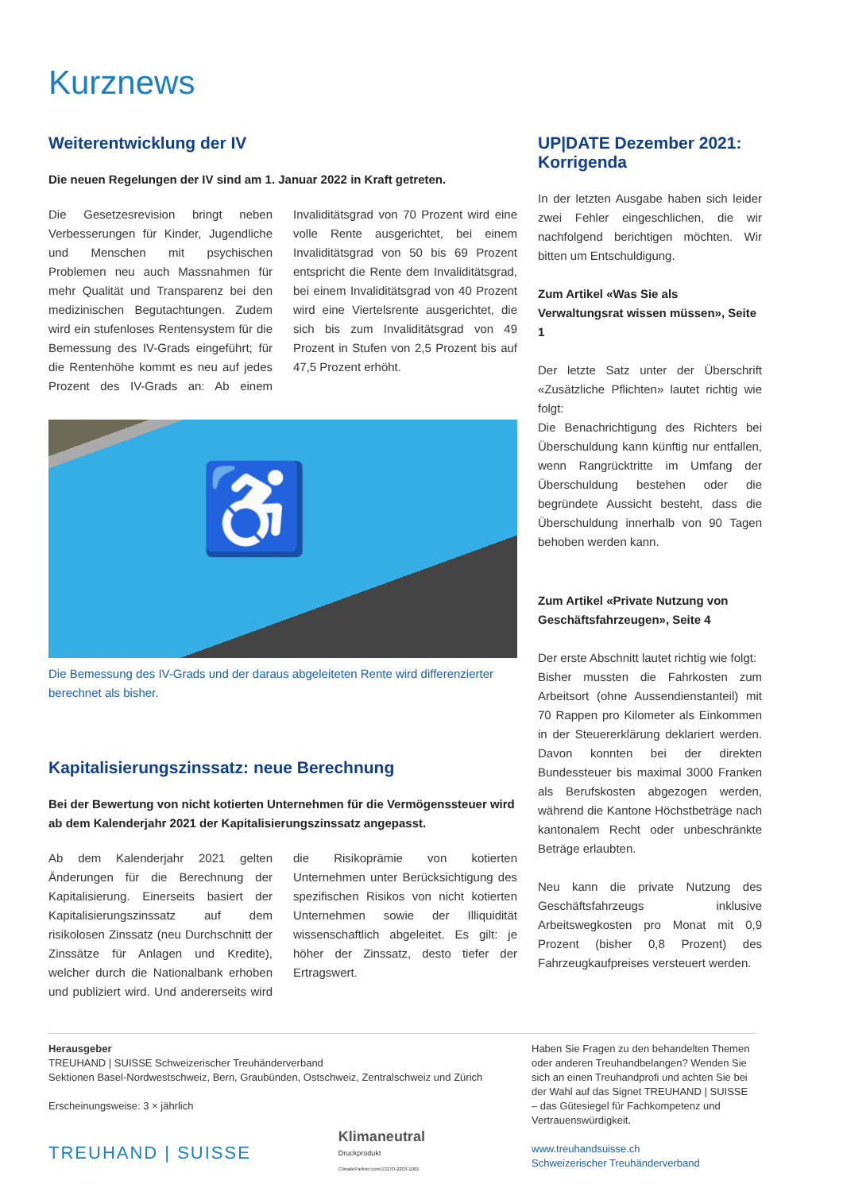Kurznews
Weiterentwicklung der IV
Die neuen Regelungen der IV sind am 1. Januar 2022 in Kraft getreten.
Die Gesetzesrevision bringt neben Verbesserungen für Kinder, Jugendliche und Menschen mit psychischen Problemen neu auch Massnahmen für mehr Qualität und Transparenz bei den medizinischen Begutachtungen. Zudem wird ein stufenloses Rentensystem für die Bemessung des IV-Grads eingeführt; für die Rentenhöhe kommt es neu auf jedes Prozent des IV-Grads an: Ab einem Invaliditätsgrad von 70 Prozent wird eine volle Rente ausgerichtet, bei einem Invaliditätsgrad von 50 bis 69 Prozent entspricht die Rente dem Invaliditätsgrad, bei einem Invaliditätsgrad von 40 Prozent wird eine Viertelsrente ausgerichtet, die sich bis zum Invaliditätsgrad von 49 Prozent in Stufen von 2,5 Prozent bis auf 47,5 Prozent erhöht.
♿
Die Bemessung des IV-Grads und der daraus abgeleiteten Rente wird differenzierter berechnet als bisher.
Kapitalisierungszinssatz: neue Berechnung
Bei der Bewertung von nicht kotierten Unternehmen für die Vermögenssteuer wird ab dem Kalenderjahr 2021 der Kapitalisierungszinssatz angepasst.
Ab dem Kalenderjahr 2021 gelten Änderungen für die Berechnung der Kapitalisierung. Einerseits basiert der Kapitalisierungszinssatz auf dem risikolosen Zinssatz (neu Durchschnitt der Zinssätze für Anlagen und Kredite), welcher durch die Nationalbank erhoben und publiziert wird. Und andererseits wird die Risikoprämie von kotierten Unternehmen unter Berücksichtigung des spezifischen Risikos von nicht kotierten Unternehmen sowie der Illiquidität wissenschaftlich abgeleitet. Es gilt: je höher der Zinssatz, desto tiefer der Ertragswert.
UP|DATE Dezember 2021: Korrigenda
In der letzten Ausgabe haben sich leider zwei Fehler eingeschlichen, die wir nachfolgend berichtigen möchten. Wir bitten um Entschuldigung.
Zum Artikel «Was Sie als Verwaltungsrat wissen müssen», Seite 1
Der letzte Satz unter der Überschrift «Zusätzliche Pflichten» lautet richtig wie folgt:
Die Benachrichtigung des Richters bei Überschuldung kann künftig nur entfallen, wenn Rangrücktritte im Umfang der Überschuldung bestehen oder die begründete Aussicht besteht, dass die Überschuldung innerhalb von 90 Tagen behoben werden kann.
Zum Artikel «Private Nutzung von Geschäftsfahrzeugen», Seite 4
Der erste Abschnitt lautet richtig wie folgt:
Bisher mussten die Fahrkosten zum Arbeitsort (ohne Aussendienstanteil) mit 70 Rappen pro Kilometer als Einkommen in der Steuererklärung deklariert werden. Davon konnten bei der direkten Bundessteuer bis maximal 3000 Franken als Berufskosten abgezogen werden, während die Kantone Höchstbeträge nach kantonalem Recht oder unbeschränkte Beträge erlaubten.
Neu kann die private Nutzung des Geschäftsfahrzeugs inklusive Arbeitswegkosten pro Monat mit 0,9 Prozent (bisher 0,8 Prozent) des Fahrzeugkaufpreises versteuert werden.
Herausgeber
TREUHAND | SUISSE Schweizerischer Treuhänderverband
Sektionen Basel-Nordwestschweiz, Bern, Graubünden, Ostschweiz, Zentralschweiz und Zürich
Erscheinungsweise: 3 × jährlich
TREUHAND | SUISSE
Klimaneutral
Druckprodukt
ClimatePartner.com/13270-2203-1001
Haben Sie Fragen zu den behandelten Themen oder anderen Treuhandbelangen? Wenden Sie sich an einen Treuhandprofi und achten Sie bei der Wahl auf das Signet TREUHAND | SUISSE – das Gütesiegel für Fachkompetenz und Vertrauenswürdigkeit.
www.treuhandsuisse.ch
Schweizerischer Treuhänderverband